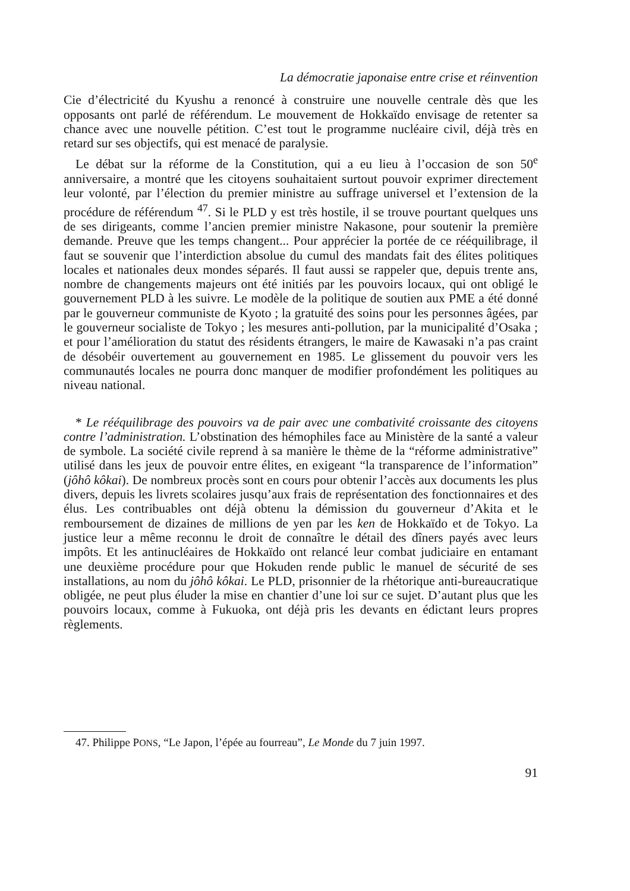La démocratie japonaise entre crise et réinvention
Cie d’électricité du Kyushu a renoncé à construire une nouvelle centrale dès que les opposants ont parlé de référendum. Le mouvement de Hokkaïdo envisage de retenter sa chance avec une nouvelle pétition. C’est tout le programme nucléaire civil, déjà très en retard sur ses objectifs, qui est menacé de paralysie.
Le débat sur la réforme de la Constitution, qui a eu lieu à l’occasion de son 50<sup>e</sup> anniversaire, a montré que les citoyens souhaitaient surtout pouvoir exprimer directement leur volonté, par l’élection du premier ministre au suffrage universel et l’extension de la procédure de référendum <sup>47</sup>. Si le PLD y est très hostile, il se trouve pourtant quelques uns de ses dirigeants, comme l’ancien premier ministre Nakasone, pour soutenir la première demande. Preuve que les temps changent... Pour apprécier la portée de ce rééquilibrage, il faut se souvenir que l’interdiction absolue du cumul des mandats fait des élites politiques locales et nationales deux mondes séparés. Il faut aussi se rappeler que, depuis trente ans, nombre de changements majeurs ont été initiés par les pouvoirs locaux, qui ont obligé le gouvernement PLD à les suivre. Le modèle de la politique de soutien aux PME a été donné par le gouverneur communiste de Kyoto ; la gratuité des soins pour les personnes âgées, par le gouverneur socialiste de Tokyo ; les mesures anti-pollution, par la municipalité d’Osaka ; et pour l’amélioration du statut des résidents étrangers, le maire de Kawasaki n’a pas craint de désobéir ouvertement au gouvernement en 1985. Le glissement du pouvoir vers les communautés locales ne pourra donc manquer de modifier profondément les politiques au niveau national.
* Le rééquilibrage des pouvoirs va de pair avec une combativité croissante des citoyens contre l’administration. L’obstination des hémophiles face au Ministère de la santé a valeur de symbole. La société civile reprend à sa manière le thème de la “réforme administrative” utilisé dans les jeux de pouvoir entre élites, en exigeant “la transparence de l’information” (jôhô kôkai). De nombreux procès sont en cours pour obtenir l’accès aux documents les plus divers, depuis les livrets scolaires jusqu’aux frais de représentation des fonctionnaires et des élus. Les contribuables ont déjà obtenu la démission du gouverneur d’Akita et le remboursement de dizaines de millions de yen par les ken de Hokkaïdo et de Tokyo. La justice leur a même reconnu le droit de connaître le détail des dîners payés avec leurs impôts. Et les antinucléaires de Hokkaïdo ont relancé leur combat judiciaire en entamant une deuxième procédure pour que Hokuden rende public le manuel de sécurité de ses installations, au nom du jôhô kôkai. Le PLD, prisonnier de la rhétorique anti-bureaucratique obligée, ne peut plus éluder la mise en chantier d’une loi sur ce sujet. D’autant plus que les pouvoirs locaux, comme à Fukuoka, ont déjà pris les devants en édictant leurs propres règlements.
47. Philippe PONS, “Le Japon, l’épée au fourreau”, Le Monde du 7 juin 1997.
91